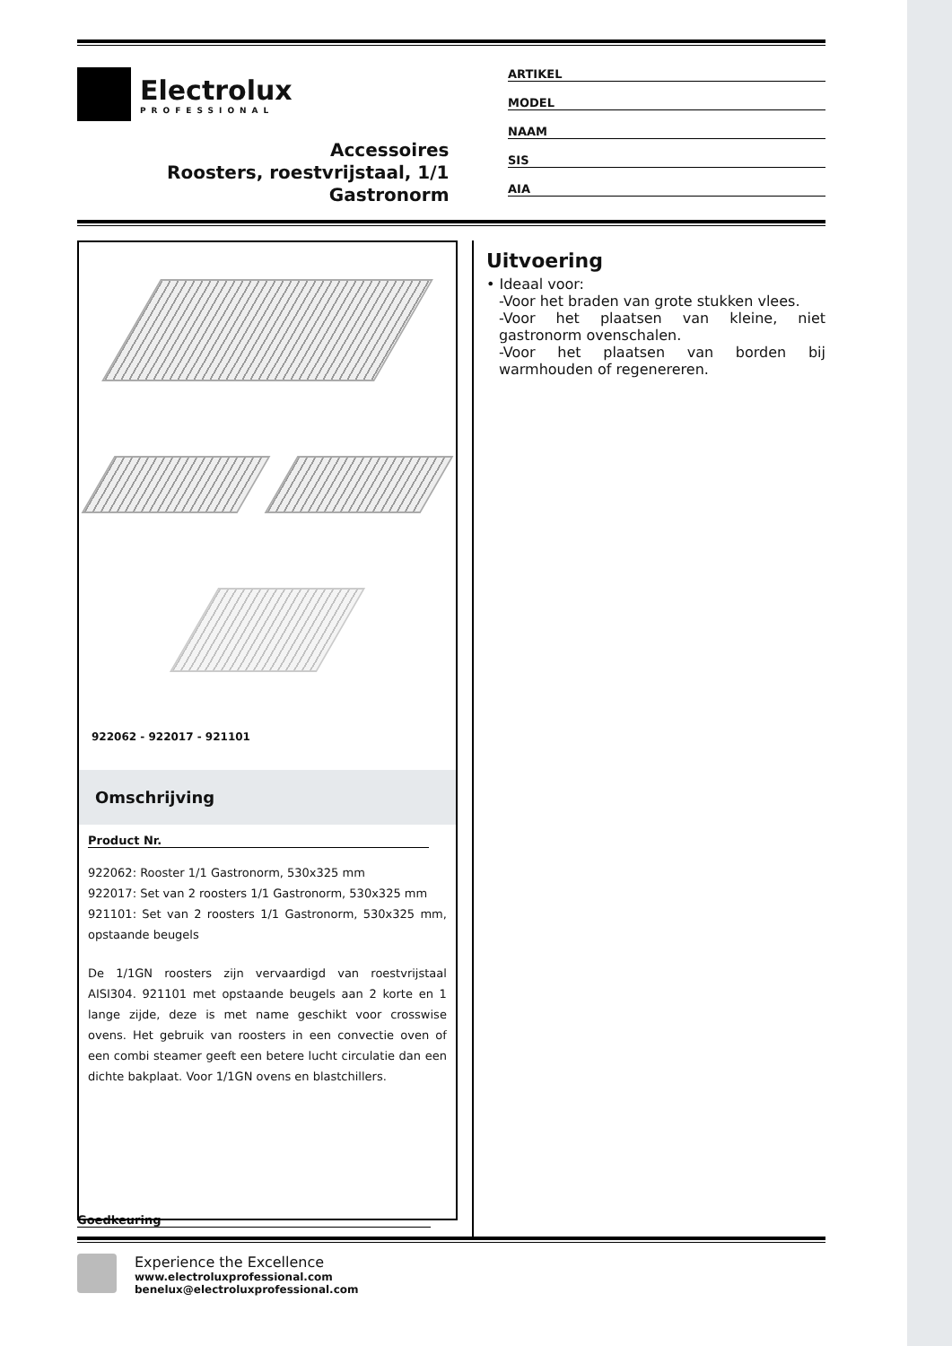Electrolux
PROFESSIONAL
Accessoires
Roosters, roestvrijstaal, 1/1
Gastronorm
ARTIKEL
MODEL
NAAM
SIS
AIA
922062 - 922017 - 921101
Omschrijving
Product Nr.
922062: Rooster 1/1 Gastronorm, 530x325 mm
922017: Set van 2 roosters 1/1 Gastronorm, 530x325 mm
921101: Set van 2 roosters 1/1 Gastronorm, 530x325 mm, opstaande beugels
De 1/1GN roosters zijn vervaardigd van roestvrijstaal AISI304. 921101 met opstaande beugels aan 2 korte en 1 lange zijde, deze is met name geschikt voor crosswise ovens. Het gebruik van roosters in een convectie oven of een combi steamer geeft een betere lucht circulatie dan een dichte bakplaat. Voor 1/1GN ovens en blastchillers.
Uitvoering
• Ideaal voor:
-Voor het braden van grote stukken vlees.
-Voor het plaatsen van kleine, niet gastronorm ovenschalen.
-Voor het plaatsen van borden bij warmhouden of regenereren.
Goedkeuring
Experience the Excellence
www.electroluxprofessional.com
benelux@electroluxprofessional.com